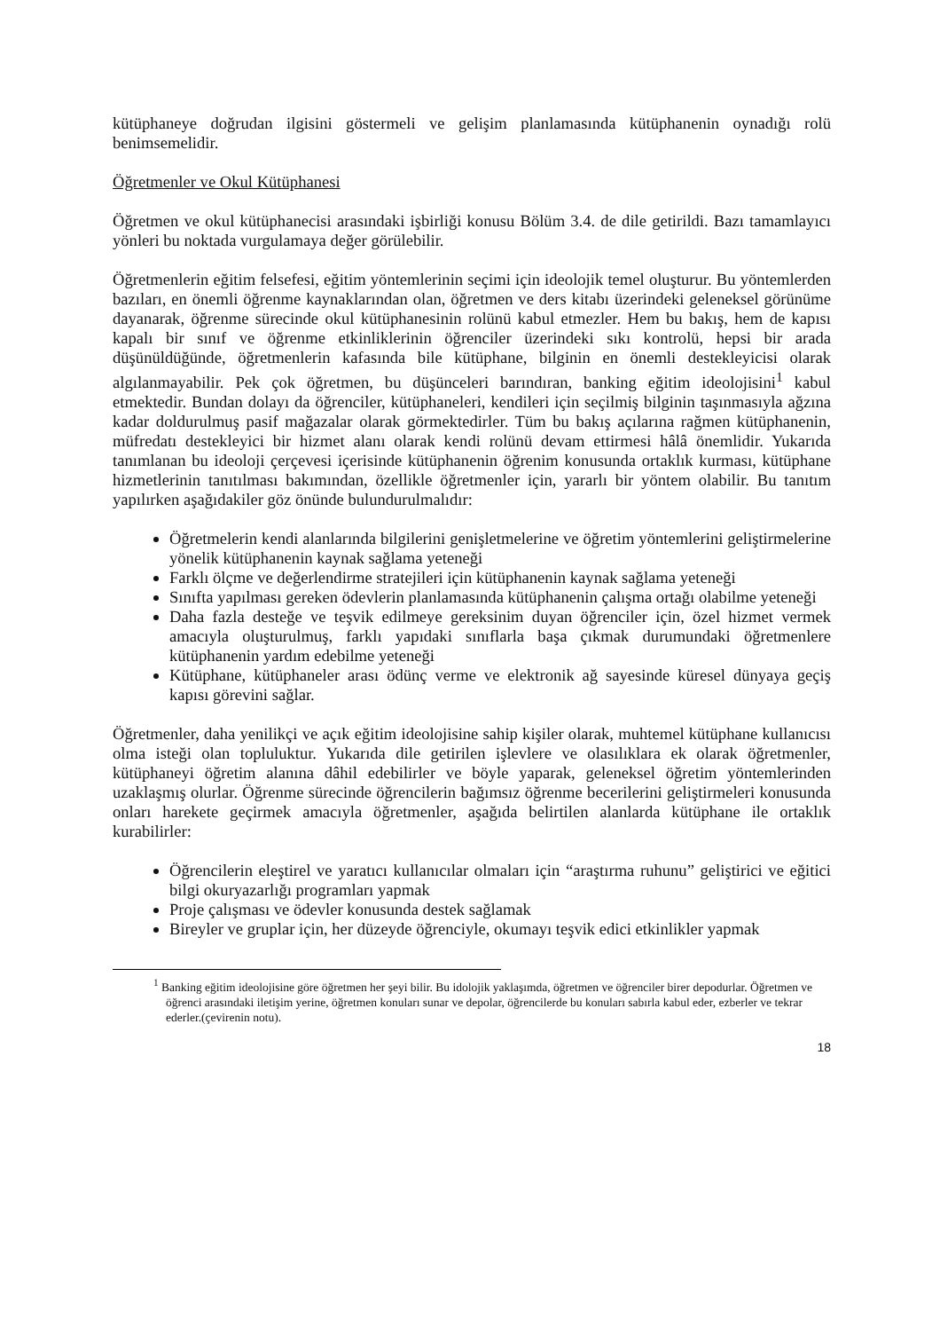kütüphaneye doğrudan ilgisini göstermeli ve gelişim planlamasında kütüphanenin oynadığı rolü benimsemelidir.
Öğretmenler ve Okul Kütüphanesi
Öğretmen ve okul kütüphanecisi arasındaki işbirliği konusu Bölüm 3.4. de dile getirildi. Bazı tamamlayıcı yönleri bu noktada vurgulamaya değer görülebilir.
Öğretmenlerin eğitim felsefesi, eğitim yöntemlerinin seçimi için ideolojik temel oluşturur. Bu yöntemlerden bazıları, en önemli öğrenme kaynaklarından olan, öğretmen ve ders kitabı üzerindeki geleneksel görünüme dayanarak, öğrenme sürecinde okul kütüphanesinin rolünü kabul etmezler. Hem bu bakış, hem de kapısı kapalı bir sınıf ve öğrenme etkinliklerinin öğrenciler üzerindeki sıkı kontrolü, hepsi bir arada düşünüldüğünde, öğretmenlerin kafasında bile kütüphane, bilginin en önemli destekleyicisi olarak algılanmayabilir. Pek çok öğretmen, bu düşünceleri barındıran, banking eğitim ideolojisini<sup>1</sup> kabul etmektedir. Bundan dolayı da öğrenciler, kütüphaneleri, kendileri için seçilmiş bilginin taşınmasıyla ağzına kadar doldurulmuş pasif mağazalar olarak görmektedirler. Tüm bu bakış açılarına rağmen kütüphanenin, müfredatı destekleyici bir hizmet alanı olarak kendi rolünü devam ettirmesi hâlâ önemlidir. Yukarıda tanımlanan bu ideoloji çerçevesi içerisinde kütüphanenin öğrenim konusunda ortaklık kurması, kütüphane hizmetlerinin tanıtılması bakımından, özellikle öğretmenler için, yararlı bir yöntem olabilir. Bu tanıtım yapılırken aşağıdakiler göz önünde bulundurulmalıdır:
Öğretmelerin kendi alanlarında bilgilerini genişletmelerine ve öğretim yöntemlerini geliştirmelerine yönelik kütüphanenin kaynak sağlama yeteneği
Farklı ölçme ve değerlendirme stratejileri için kütüphanenin kaynak sağlama yeteneği
Sınıfta yapılması gereken ödevlerin planlamasında kütüphanenin çalışma ortağı olabilme yeteneği
Daha fazla desteğe ve teşvik edilmeye gereksinim duyan öğrenciler için, özel hizmet vermek amacıyla oluşturulmuş, farklı yapıdaki sınıflarla başa çıkmak durumundaki öğretmenlere kütüphanenin yardım edebilme yeteneği
Kütüphane, kütüphaneler arası ödünç verme ve elektronik ağ sayesinde küresel dünyaya geçiş kapısı görevini sağlar.
Öğretmenler, daha yenilikçi ve açık eğitim ideolojisine sahip kişiler olarak, muhtemel kütüphane kullanıcısı olma isteği olan topluluktur. Yukarıda dile getirilen işlevlere ve olasılıklara ek olarak öğretmenler, kütüphaneyi öğretim alanına dâhil edebilirler ve böyle yaparak, geleneksel öğretim yöntemlerinden uzaklaşmış olurlar. Öğrenme sürecinde öğrencilerin bağımsız öğrenme becerilerini geliştirmeleri konusunda onları harekete geçirmek amacıyla öğretmenler, aşağıda belirtilen alanlarda kütüphane ile ortaklık kurabilirler:
Öğrencilerin eleştirel ve yaratıcı kullanıcılar olmaları için “araştırma ruhunu” geliştirici ve eğitici bilgi okuryazarlığı programları yapmak
Proje çalışması ve ödevler konusunda destek sağlamak
Bireyler ve gruplar için, her düzeyde öğrenciyle, okumayı teşvik edici etkinlikler yapmak
<sup>1</sup> Banking eğitim ideolojisine göre öğretmen her şeyi bilir. Bu idolojik yaklaşımda, öğretmen ve öğrenciler birer depodurlar. Öğretmen ve öğrenci arasındaki iletişim yerine, öğretmen konuları sunar ve depolar, öğrencilerde bu konuları sabırla kabul eder, ezberler ve tekrar ederler.(çevirenin notu).
18